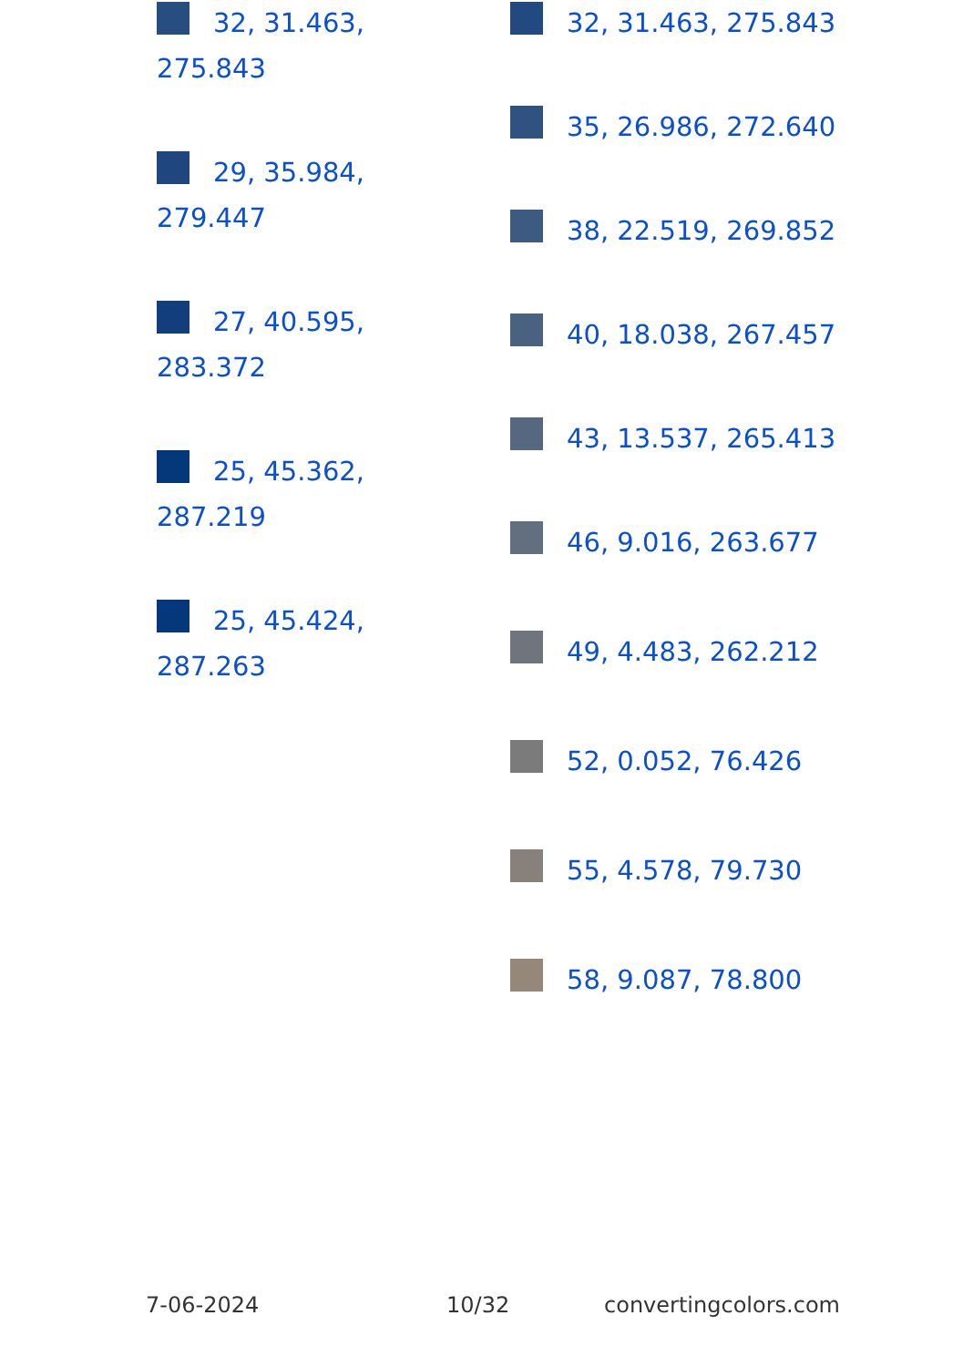32, 31.463, 275.843
29, 35.984, 279.447
27, 40.595, 283.372
25, 45.362, 287.219
25, 45.424, 287.263
32, 31.463, 275.843
35, 26.986, 272.640
38, 22.519, 269.852
40, 18.038, 267.457
43, 13.537, 265.413
46, 9.016, 263.677
49, 4.483, 262.212
52, 0.052, 76.426
55, 4.578, 79.730
58, 9.087, 78.800
7-06-2024 10/32 convertingcolors.com